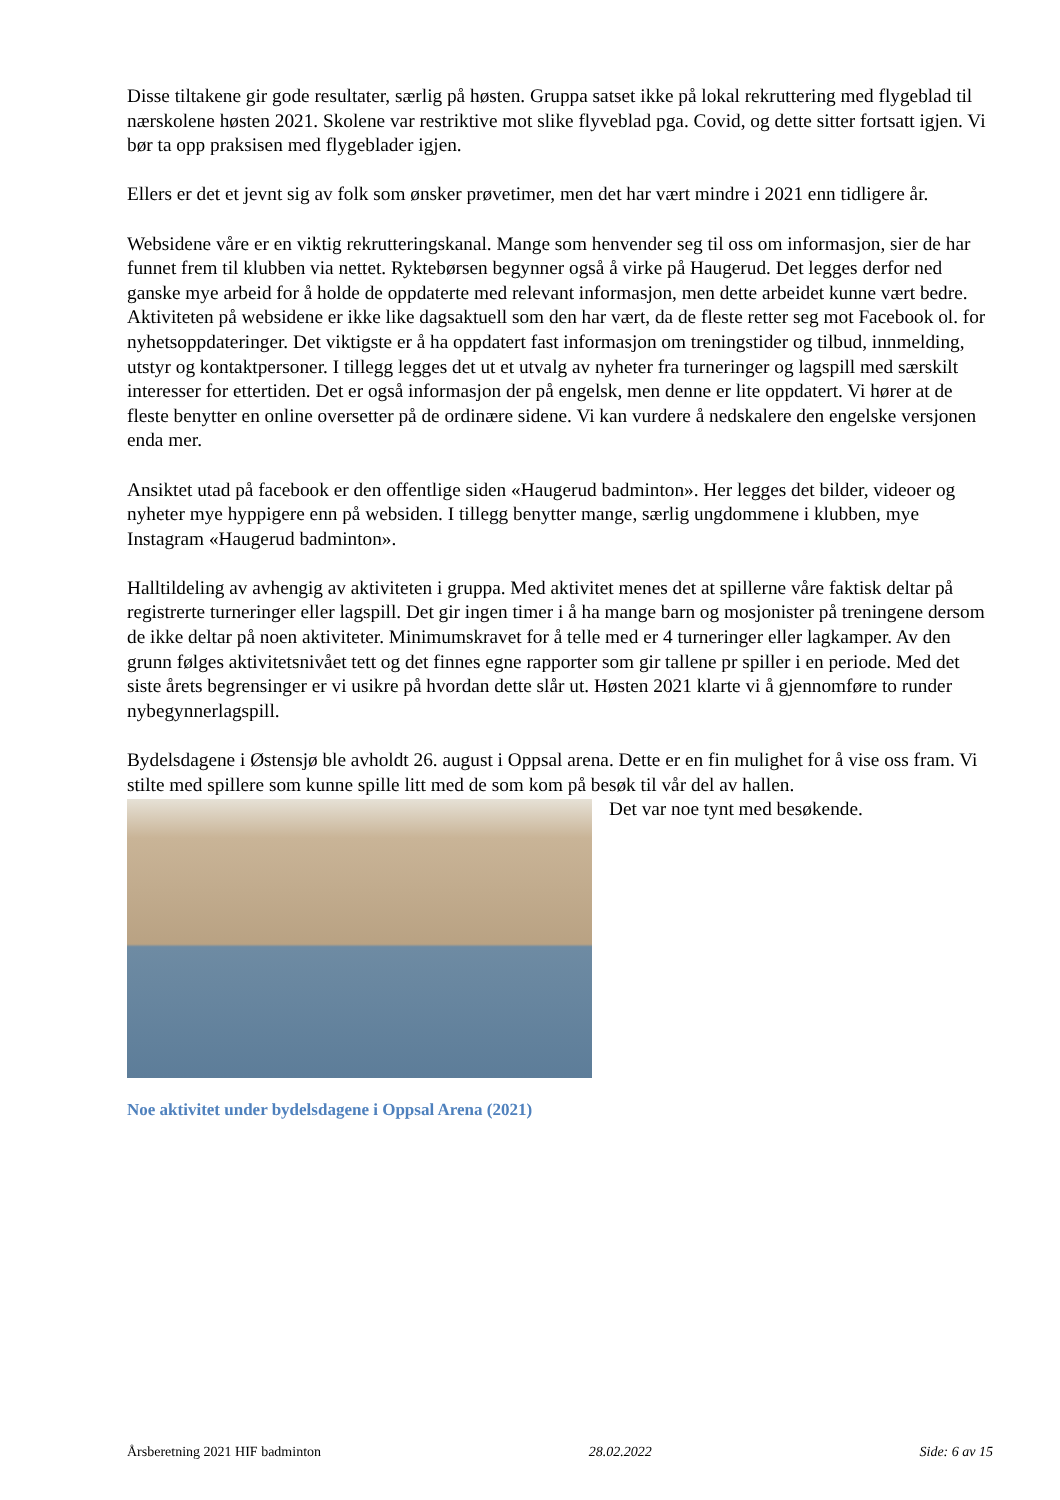Disse tiltakene gir gode resultater, særlig på høsten. Gruppa satset ikke på lokal rekruttering med flygeblad til nærskolene høsten 2021. Skolene var restriktive mot slike flyveblad pga. Covid, og dette sitter fortsatt igjen. Vi bør ta opp praksisen med flygeblader igjen.
Ellers er det et jevnt sig av folk som ønsker prøvetimer, men det har vært mindre i 2021 enn tidligere år.
Websidene våre er en viktig rekrutteringskanal. Mange som henvender seg til oss om informasjon, sier de har funnet frem til klubben via nettet. Ryktebørsen begynner også å virke på Haugerud. Det legges derfor ned ganske mye arbeid for å holde de oppdaterte med relevant informasjon, men dette arbeidet kunne vært bedre. Aktiviteten på websidene er ikke like dagsaktuell som den har vært, da de fleste retter seg mot Facebook ol. for nyhetsoppdateringer. Det viktigste er å ha oppdatert fast informasjon om treningstider og tilbud, innmelding, utstyr og kontaktpersoner. I tillegg legges det ut et utvalg av nyheter fra turneringer og lagspill med særskilt interesser for ettertiden. Det er også informasjon der på engelsk, men denne er lite oppdatert. Vi hører at de fleste benytter en online oversetter på de ordinære sidene. Vi kan vurdere å nedskalere den engelske versjonen enda mer.
Ansiktet utad på facebook er den offentlige siden «Haugerud badminton». Her legges det bilder, videoer og nyheter mye hyppigere enn på websiden. I tillegg benytter mange, særlig ungdommene i klubben, mye Instagram «Haugerud badminton».
Halltildeling av avhengig av aktiviteten i gruppa. Med aktivitet menes det at spillerne våre faktisk deltar på registrerte turneringer eller lagspill. Det gir ingen timer i å ha mange barn og mosjonister på treningene dersom de ikke deltar på noen aktiviteter. Minimumskravet for å telle med er 4 turneringer eller lagkamper. Av den grunn følges aktivitetsnivået tett og det finnes egne rapporter som gir tallene pr spiller i en periode. Med det siste årets begrensinger er vi usikre på hvordan dette slår ut. Høsten 2021 klarte vi å gjennomføre to runder nybegynnerlagspill.
Bydelsdagene i Østensjø ble avholdt 26. august i Oppsal arena. Dette er en fin mulighet for å vise oss fram. Vi stilte med spillere som kunne spille litt med de som kom på besøk til vår del av hallen.
Det var noe tynt med besøkende.
Noe aktivitet under bydelsdagene i Oppsal Arena (2021)
Årsberetning 2021 HIF badminton 28.02.2022 Side: 6 av 15